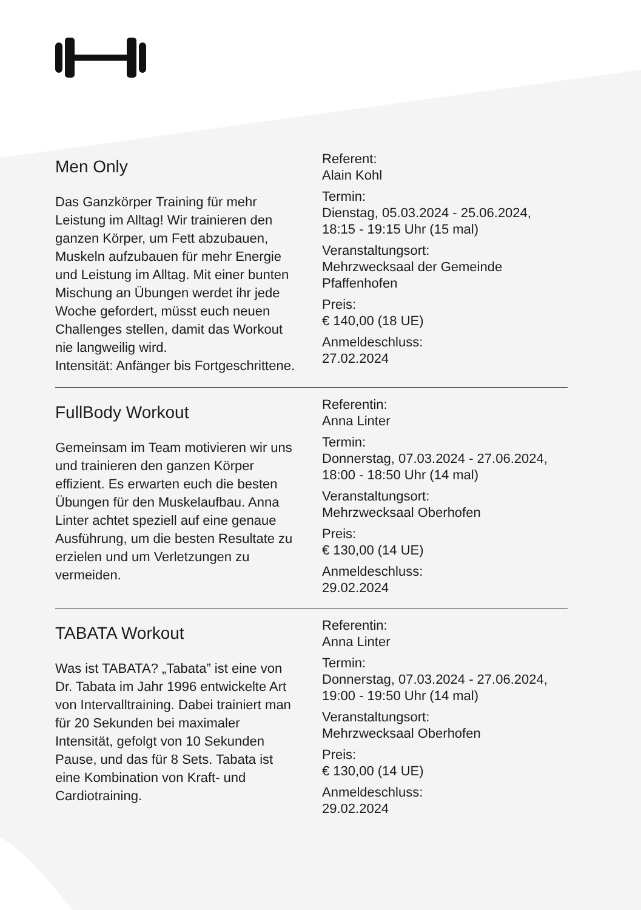Men Only
Das Ganzkörper Training für mehr Leistung im Alltag! Wir trainieren den ganzen Körper, um Fett abzubauen, Muskeln aufzubauen für mehr Energie und Leistung im Alltag. Mit einer bunten Mischung an Übungen werdet ihr jede Woche gefordert, müsst euch neuen Challenges stellen, damit das Workout nie langweilig wird.
Intensität: Anfänger bis Fortgeschrittene.
Referent:
Alain Kohl
Termin:
Dienstag, 05.03.2024 - 25.06.2024, 18:15 - 19:15 Uhr (15 mal)
Veranstaltungsort:
Mehrzwecksaal der Gemeinde Pfaffenhofen
Preis:
€ 140,00 (18 UE)
Anmeldeschluss:
27.02.2024
FullBody Workout
Gemeinsam im Team motivieren wir uns und trainieren den ganzen Körper effizient. Es erwarten euch die besten Übungen für den Muskelaufbau. Anna Linter achtet speziell auf eine genaue Ausführung, um die besten Resultate zu erzielen und um Verletzungen zu vermeiden.
Referentin:
Anna Linter
Termin:
Donnerstag, 07.03.2024 - 27.06.2024, 18:00 - 18:50 Uhr (14 mal)
Veranstaltungsort:
Mehrzwecksaal Oberhofen
Preis:
€ 130,00 (14 UE)
Anmeldeschluss:
29.02.2024
TABATA Workout
Was ist TABATA? „Tabata” ist eine von Dr. Tabata im Jahr 1996 entwickelte Art von Intervalltraining. Dabei trainiert man für 20 Sekunden bei maximaler Intensität, gefolgt von 10 Sekunden Pause, und das für 8 Sets. Tabata ist eine Kombination von Kraft- und Cardiotraining.
Referentin:
Anna Linter
Termin:
Donnerstag, 07.03.2024 - 27.06.2024, 19:00 - 19:50 Uhr (14 mal)
Veranstaltungsort:
Mehrzwecksaal Oberhofen
Preis:
€ 130,00 (14 UE)
Anmeldeschluss:
29.02.2024